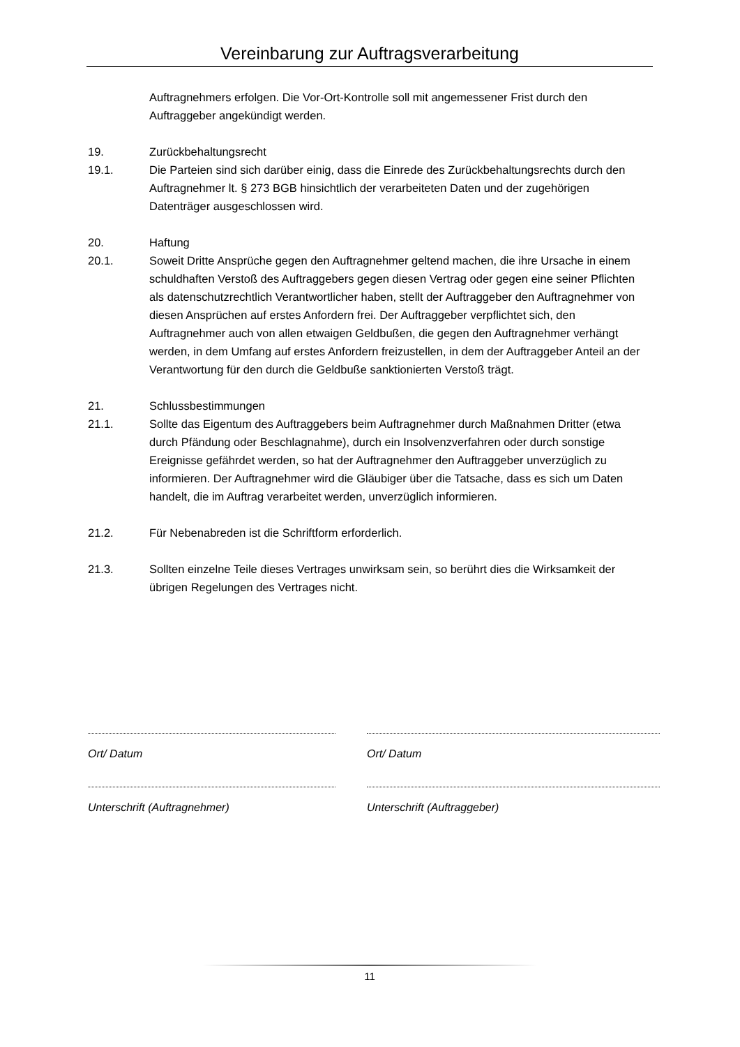Vereinbarung zur Auftragsverarbeitung
Auftragnehmers erfolgen. Die Vor-Ort-Kontrolle soll mit angemessener Frist durch den Auftraggeber angekündigt werden.
19. Zurückbehaltungsrecht
19.1. Die Parteien sind sich darüber einig, dass die Einrede des Zurückbehaltungsrechts durch den Auftragnehmer lt. § 273 BGB hinsichtlich der verarbeiteten Daten und der zugehörigen Datenträger ausgeschlossen wird.
20. Haftung
20.1. Soweit Dritte Ansprüche gegen den Auftragnehmer geltend machen, die ihre Ursache in einem schuldhaften Verstoß des Auftraggebers gegen diesen Vertrag oder gegen eine seiner Pflichten als datenschutzrechtlich Verantwortlicher haben, stellt der Auftraggeber den Auftragnehmer von diesen Ansprüchen auf erstes Anfordern frei. Der Auftraggeber verpflichtet sich, den Auftragnehmer auch von allen etwaigen Geldbußen, die gegen den Auftragnehmer verhängt werden, in dem Umfang auf erstes Anfordern freizustellen, in dem der Auftraggeber Anteil an der Verantwortung für den durch die Geldbuße sanktionierten Verstoß trägt.
21. Schlussbestimmungen
21.1. Sollte das Eigentum des Auftraggebers beim Auftragnehmer durch Maßnahmen Dritter (etwa durch Pfändung oder Beschlagnahme), durch ein Insolvenzverfahren oder durch sonstige Ereignisse gefährdet werden, so hat der Auftragnehmer den Auftraggeber unverzüglich zu informieren. Der Auftragnehmer wird die Gläubiger über die Tatsache, dass es sich um Daten handelt, die im Auftrag verarbeitet werden, unverzüglich informieren.
21.2. Für Nebenabreden ist die Schriftform erforderlich.
21.3. Sollten einzelne Teile dieses Vertrages unwirksam sein, so berührt dies die Wirksamkeit der übrigen Regelungen des Vertrages nicht.
Ort/ Datum
Unterschrift (Auftragnehmer)
Ort/ Datum
Unterschrift (Auftraggeber)
11